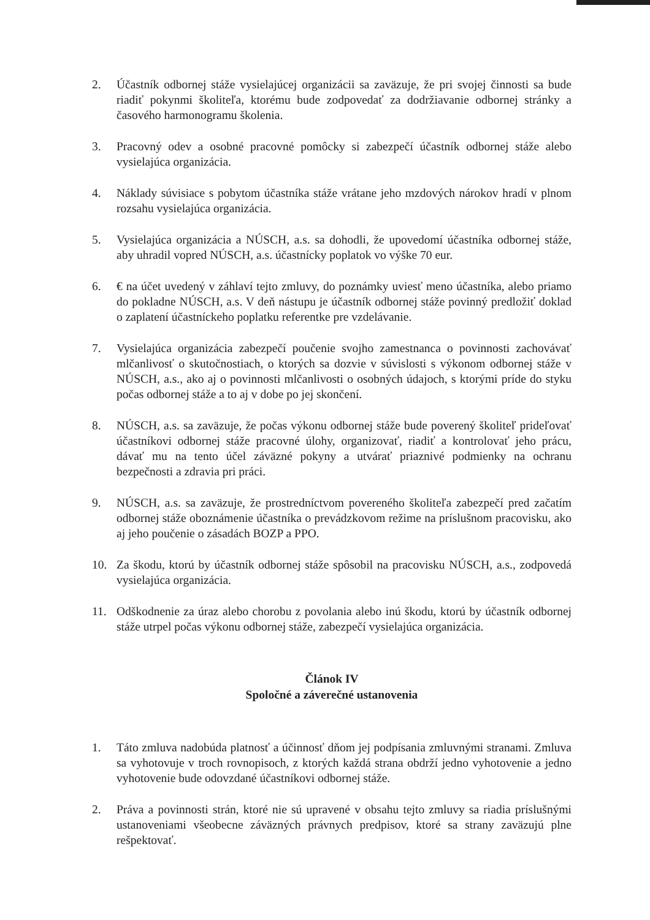2. Účastník odbornej stáže vysielajúcej organizácii sa zaväzuje, že pri svojej činnosti sa bude riadiť pokynmi školiteľa, ktorému bude zodpovedať za dodržiavanie odbornej stránky a časového harmonogramu školenia.
3. Pracovný odev a osobné pracovné pomôcky si zabezpečí účastník odbornej stáže alebo vysielajúca organizácia.
4. Náklady súvisiace s pobytom účastníka stáže vrátane jeho mzdových nárokov hradí v plnom rozsahu vysielajúca organizácia.
5. Vysielajúca organizácia a NÚSCH, a.s. sa dohodli, že upovedomí účastníka odbornej stáže, aby uhradil vopred NÚSCH, a.s. účastnícky poplatok vo výške 70 eur.
6. € na účet uvedený v záhlaví tejto zmluvy, do poznámky uviesť meno účastníka, alebo priamo do pokladne NÚSCH, a.s. V deň nástupu je účastník odbornej stáže povinný predložiť doklad o zaplatení účastníckeho poplatku referentke pre vzdelávanie.
7. Vysielajúca organizácia zabezpečí poučenie svojho zamestnanca o povinnosti zachovávať mlčanlivosť o skutočnostiach, o ktorých sa dozvie v súvislosti s výkonom odbornej stáže v NÚSCH, a.s., ako aj o povinnosti mlčanlivosti o osobných údajoch, s ktorými príde do styku počas odbornej stáže a to aj v dobe po jej skončení.
8. NÚSCH, a.s. sa zaväzuje, že počas výkonu odbornej stáže bude poverený školiteľ prideľovať účastníkovi odbornej stáže pracovné úlohy, organizovať, riadiť a kontrolovať jeho prácu, dávať mu na tento účel záväzné pokyny a utvárať priaznivé podmienky na ochranu bezpečnosti a zdravia pri práci.
9. NÚSCH, a.s. sa zaväzuje, že prostredníctvom povereného školiteľa zabezpečí pred začatím odbornej stáže oboznámenie účastníka o prevádzkovom režime na príslušnom pracovisku, ako aj jeho poučenie o zásadách BOZP a PPO.
10. Za škodu, ktorú by účastník odbornej stáže spôsobil na pracovisku NÚSCH, a.s., zodpovedá vysielajúca organizácia.
11. Odškodnenie za úraz alebo chorobu z povolania alebo inú škodu, ktorú by účastník odbornej stáže utrpel počas výkonu odbornej stáže, zabezpečí vysielajúca organizácia.
Článok IV
Spoločné a záverečné ustanovenia
1. Táto zmluva nadobúda platnosť a účinnosť dňom jej podpísania zmluvnými stranami. Zmluva sa vyhotovuje v troch rovnopisoch, z ktorých každá strana obdrží jedno vyhotovenie a jedno vyhotovenie bude odovzdané účastníkovi odbornej stáže.
2. Práva a povinnosti strán, ktoré nie sú upravené v obsahu tejto zmluvy sa riadia príslušnými ustanoveniami všeobecne záväzných právnych predpisov, ktoré sa strany zaväzujú plne rešpektovať.